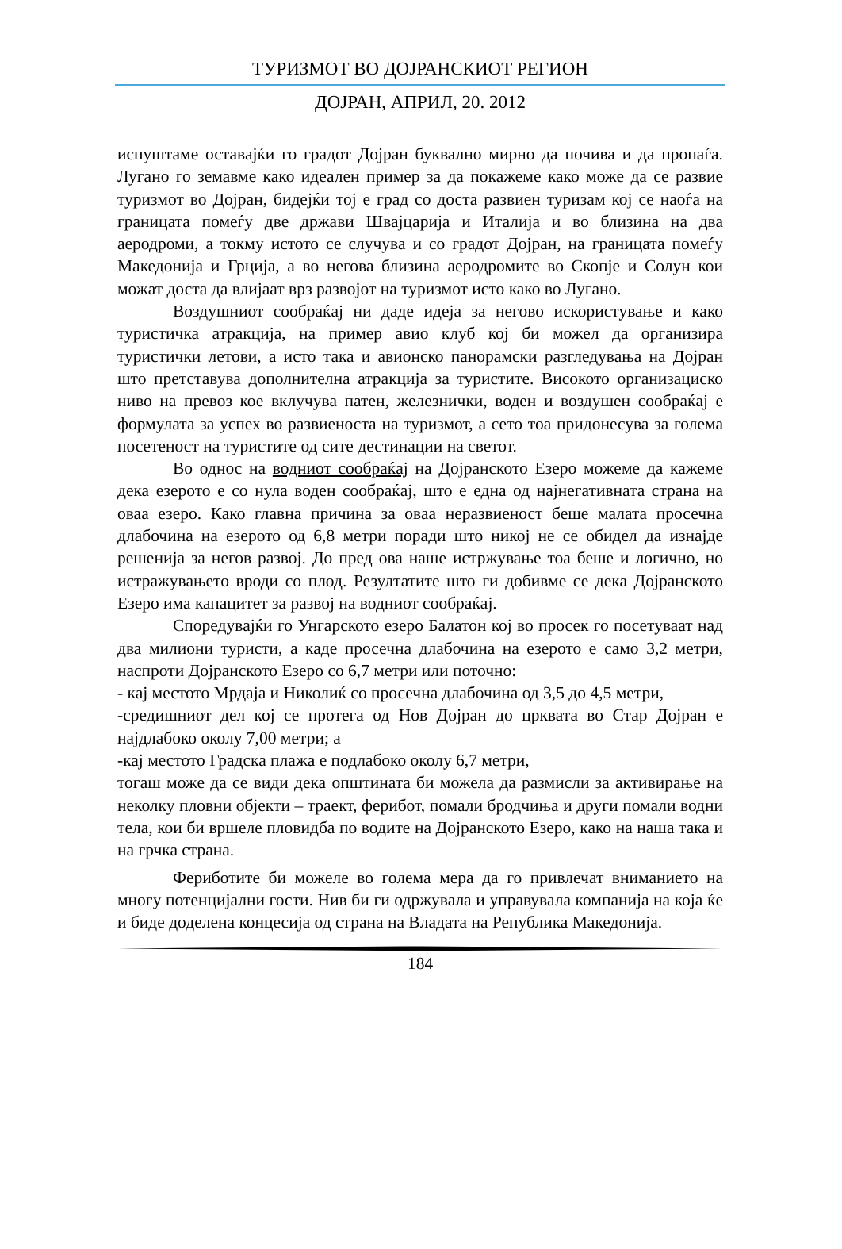ТУРИЗМОТ ВО ДОЈРАНСКИОТ РЕГИОН
ДОЈРАН, АПРИЛ, 20. 2012
испуштаме оставајќи го градот Дојран буквално мирно да почива и да пропаѓа. Лугано го земавме како идеален пример за да покажеме како може да се развие туризмот во Дојран, бидејќи тој е град со доста развиен туризам кој се наоѓа на границата помеѓу две држави Швајцарија и Италија и во близина на два аеродроми, а токму истото се случува и со градот Дојран, на границата помеѓу Македонија и Грција, а во негова близина аеродромите во Скопје и Солун кои можат доста да влијаат врз развојот на туризмот исто како во Лугано.
Воздушниот сообраќај ни даде идеја за негово искористување и како туристичка атракција, на пример авио клуб кој би можел да организира туристички летови, а исто така и авионско панорамски разгледувања на Дојран што претставува дополнителна атракција за туристите. Високото организациско ниво на превоз кое вклучува патен, железнички, воден и воздушен сообраќај е формулата за успех во развиеноста на туризмот, а сето тоа придонесува за голема посетеност на туристите од сите дестинации на светот.
Во однос на водниот сообраќај на Дојранското Езеро можеме да кажеме дека езерото е со нула воден сообраќај, што е една од најнегативната страна на оваа езеро. Како главна причина за оваа неразвиеност беше малата просечна длабочина на езерото од 6,8 метри поради што никој не се обидел да изнајде решенија за негов развој. До пред ова наше истржување тоа беше и логично, но истражувањето вроди со плод. Резултатите што ги добивме се дека Дојранското Езеро има капацитет за развој на водниот сообраќај.
Споредувајќи го Унгарското езеро Балатон кој во просек го посетуваат над два милиони туристи, а каде просечна длабочина на езерото е само 3,2 метри, наспроти Дојранското Езеро со 6,7 метри или поточно:
- кај местото Мрдаја и Николиќ со просечна длабочина од 3,5 до 4,5 метри,
-средишниот дел кој се протега од Нов Дојран до црквата во Стар Дојран е најдлабоко околу 7,00 метри; а
-кај местото Градска плажа е подлабоко околу 6,7 метри,
тогаш може да се види дека општината би можела да размисли за активирање на неколку пловни објекти – траект, ферибот, помали бродчиња и други помали водни тела, кои би вршеле пловидба по водите на Дојранското Езеро, како на наша така и на грчка страна.
Фериботите би можеле во голема мера да го привлечат вниманието на многу потенцијални гости. Нив би ги одржувала и управувала компанија на која ќе и биде доделена концесија од страна на Владата на Република Македонија.
184